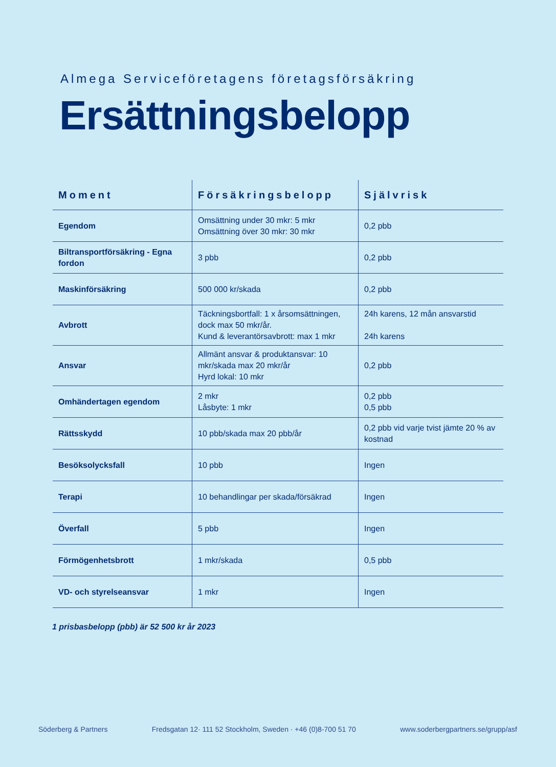Almega Serviceföretagens företagsförsäkring
Ersättningsbelopp
| Moment | Försäkringsbelopp | Självrisk |
| --- | --- | --- |
| Egendom | Omsättning under 30 mkr: 5 mkr Omsättning över 30 mkr: 30 mkr | 0,2 pbb |
| Biltransportförsäkring - Egna fordon | 3 pbb | 0,2 pbb |
| Maskinförsäkring | 500 000 kr/skada | 0,2 pbb |
| Avbrott | Täckningsbortfall: 1 x årsomsättningen, dock max 50 mkr/år. Kund & leverantörsavbrott: max 1 mkr | 24h karens, 12 mån ansvarstid 24h karens |
| Ansvar | Allmänt ansvar & produktansvar: 10 mkr/skada max 20 mkr/år Hyrd lokal: 10 mkr | 0,2 pbb |
| Omhändertagen egendom | 2 mkr Låsbyte: 1 mkr | 0,2 pbb 0,5 pbb |
| Rättsskydd | 10 pbb/skada max 20 pbb/år | 0,2 pbb vid varje tvist jämte 20 % av kostnad |
| Besöksolycksfall | 10 pbb | Ingen |
| Terapi | 10 behandlingar per skada/försäkrad | Ingen |
| Överfall | 5 pbb | Ingen |
| Förmögenhetsbrott | 1 mkr/skada | 0,5 pbb |
| VD- och styrelseansvar | 1 mkr | Ingen |
1 prisbasbelopp (pbb) är 52 500 kr år 2023
Söderberg & Partners Fredsgatan 12· 111 52 Stockholm, Sweden · +46 (0)8-700 51 70 www.soderbergpartners.se/grupp/asf